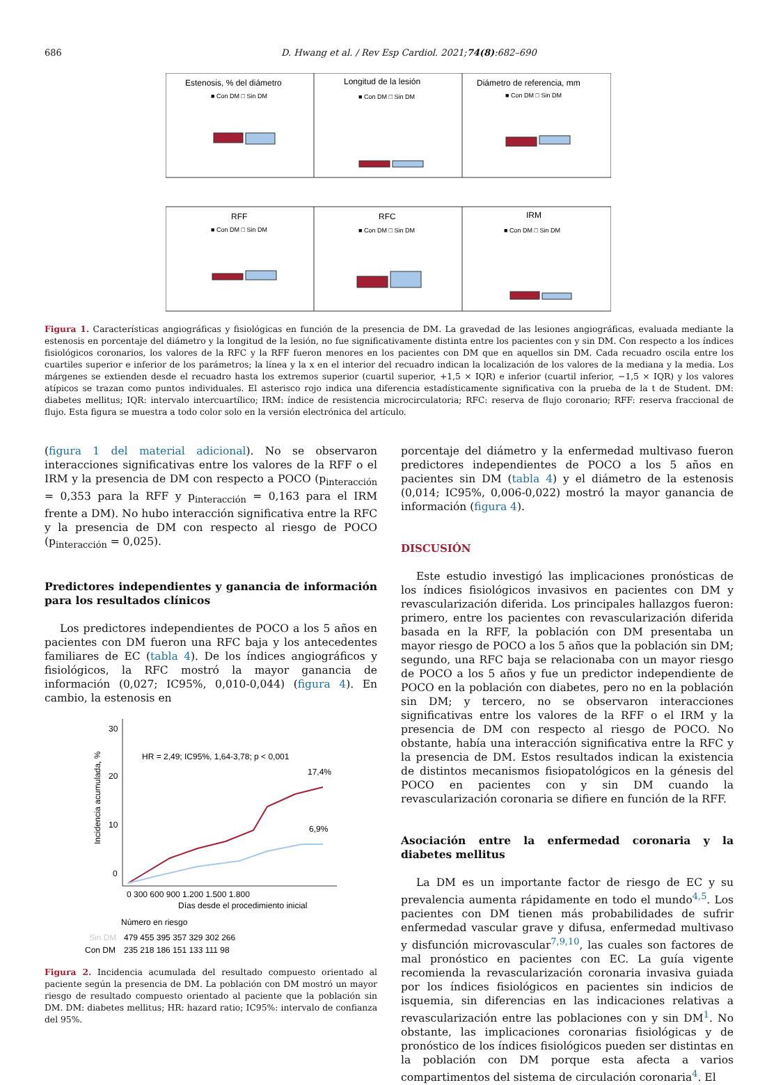686 D. Hwang et al. / Rev Esp Cardiol. 2021;74(8):682–690
Estenosis, % del diámetro
Longitud de la lesión
Diámetro de referencia, mm
RFF
RFC
IRM
■ Con DM □ Sin DM
■ Con DM □ Sin DM
■ Con DM □ Sin DM
■ Con DM □ Sin DM
■ Con DM □ Sin DM
■ Con DM □ Sin DM
Figura 1. Características angiográficas y fisiológicas en función de la presencia de DM. La gravedad de las lesiones angiográficas, evaluada mediante la estenosis en porcentaje del diámetro y la longitud de la lesión, no fue significativamente distinta entre los pacientes con y sin DM. Con respecto a los índices fisiológicos coronarios, los valores de la RFC y la RFF fueron menores en los pacientes con DM que en aquellos sin DM. Cada recuadro oscila entre los cuartiles superior e inferior de los parámetros; la línea y la x en el interior del recuadro indican la localización de los valores de la mediana y la media. Los márgenes se extienden desde el recuadro hasta los extremos superior (cuartil superior, +1,5 × IQR) e inferior (cuartil inferior, −1,5 × IQR) y los valores atípicos se trazan como puntos individuales. El asterisco rojo indica una diferencia estadísticamente significativa con la prueba de la t de Student. DM: diabetes mellitus; IQR: intervalo intercuartílico; IRM: índice de resistencia microcirculatoria; RFC: reserva de flujo coronario; RFF: reserva fraccional de flujo. Esta figura se muestra a todo color solo en la versión electrónica del artículo.
(figura 1 del material adicional). No se observaron interacciones significativas entre los valores de la RFF o el IRM y la presencia de DM con respecto a POCO (p<sub>interacción</sub> = 0,353 para la RFF y p<sub>interacción</sub> = 0,163 para el IRM frente a DM). No hubo interacción significativa entre la RFC y la presencia de DM con respecto al riesgo de POCO (p<sub>interacción</sub> = 0,025).
Predictores independientes y ganancia de información para los resultados clínicos
Los predictores independientes de POCO a los 5 años en pacientes con DM fueron una RFC baja y los antecedentes familiares de EC (tabla 4). De los índices angiográficos y fisiológicos, la RFC mostró la mayor ganancia de información (0,027; IC95%, 0,010-0,044) (figura 4). En cambio, la estenosis en
30
20
10
0
Incidencia acumulada, %
HR = 2,49; IC95%, 1,64-3,78; p < 0,001
17,4%
6,9%
0 300 600 900 1.200 1.500 1.800
Días desde el procedimiento inicial
Número en riesgo
Sin DM
479 455 395 357 329 302 266
Con DM
235 218 186 151 133 111 98
Figura 2. Incidencia acumulada del resultado compuesto orientado al paciente según la presencia de DM. La población con DM mostró un mayor riesgo de resultado compuesto orientado al paciente que la población sin DM. DM: diabetes mellitus; HR: hazard ratio; IC95%: intervalo de confianza del 95%.
porcentaje del diámetro y la enfermedad multivaso fueron predictores independientes de POCO a los 5 años en pacientes sin DM (tabla 4) y el diámetro de la estenosis (0,014; IC95%, 0,006-0,022) mostró la mayor ganancia de información (figura 4).
DISCUSIÓN
Este estudio investigó las implicaciones pronósticas de los índices fisiológicos invasivos en pacientes con DM y revascularización diferida. Los principales hallazgos fueron: primero, entre los pacientes con revascularización diferida basada en la RFF, la población con DM presentaba un mayor riesgo de POCO a los 5 años que la población sin DM; segundo, una RFC baja se relacionaba con un mayor riesgo de POCO a los 5 años y fue un predictor independiente de POCO en la población con diabetes, pero no en la población sin DM; y tercero, no se observaron interacciones significativas entre los valores de la RFF o el IRM y la presencia de DM con respecto al riesgo de POCO. No obstante, había una interacción significativa entre la RFC y la presencia de DM. Estos resultados indican la existencia de distintos mecanismos fisiopatológicos en la génesis del POCO en pacientes con y sin DM cuando la revascularización coronaria se difiere en función de la RFF.
Asociación entre la enfermedad coronaria y la diabetes mellitus
La DM es un importante factor de riesgo de EC y su prevalencia aumenta rápidamente en todo el mundo<sup>4,5</sup>. Los pacientes con DM tienen más probabilidades de sufrir enfermedad vascular grave y difusa, enfermedad multivaso y disfunción microvascular<sup>7,9,10</sup>, las cuales son factores de mal pronóstico en pacientes con EC. La guía vigente recomienda la revascularización coronaria invasiva guiada por los índices fisiológicos en pacientes sin indicios de isquemia, sin diferencias en las indicaciones relativas a revascularización entre las poblaciones con y sin DM<sup>1</sup>. No obstante, las implicaciones coronarias fisiológicas y de pronóstico de los índices fisiológicos pueden ser distintas en la población con DM porque esta afecta a varios compartimentos del sistema de circulación coronaria<sup>4</sup>. El